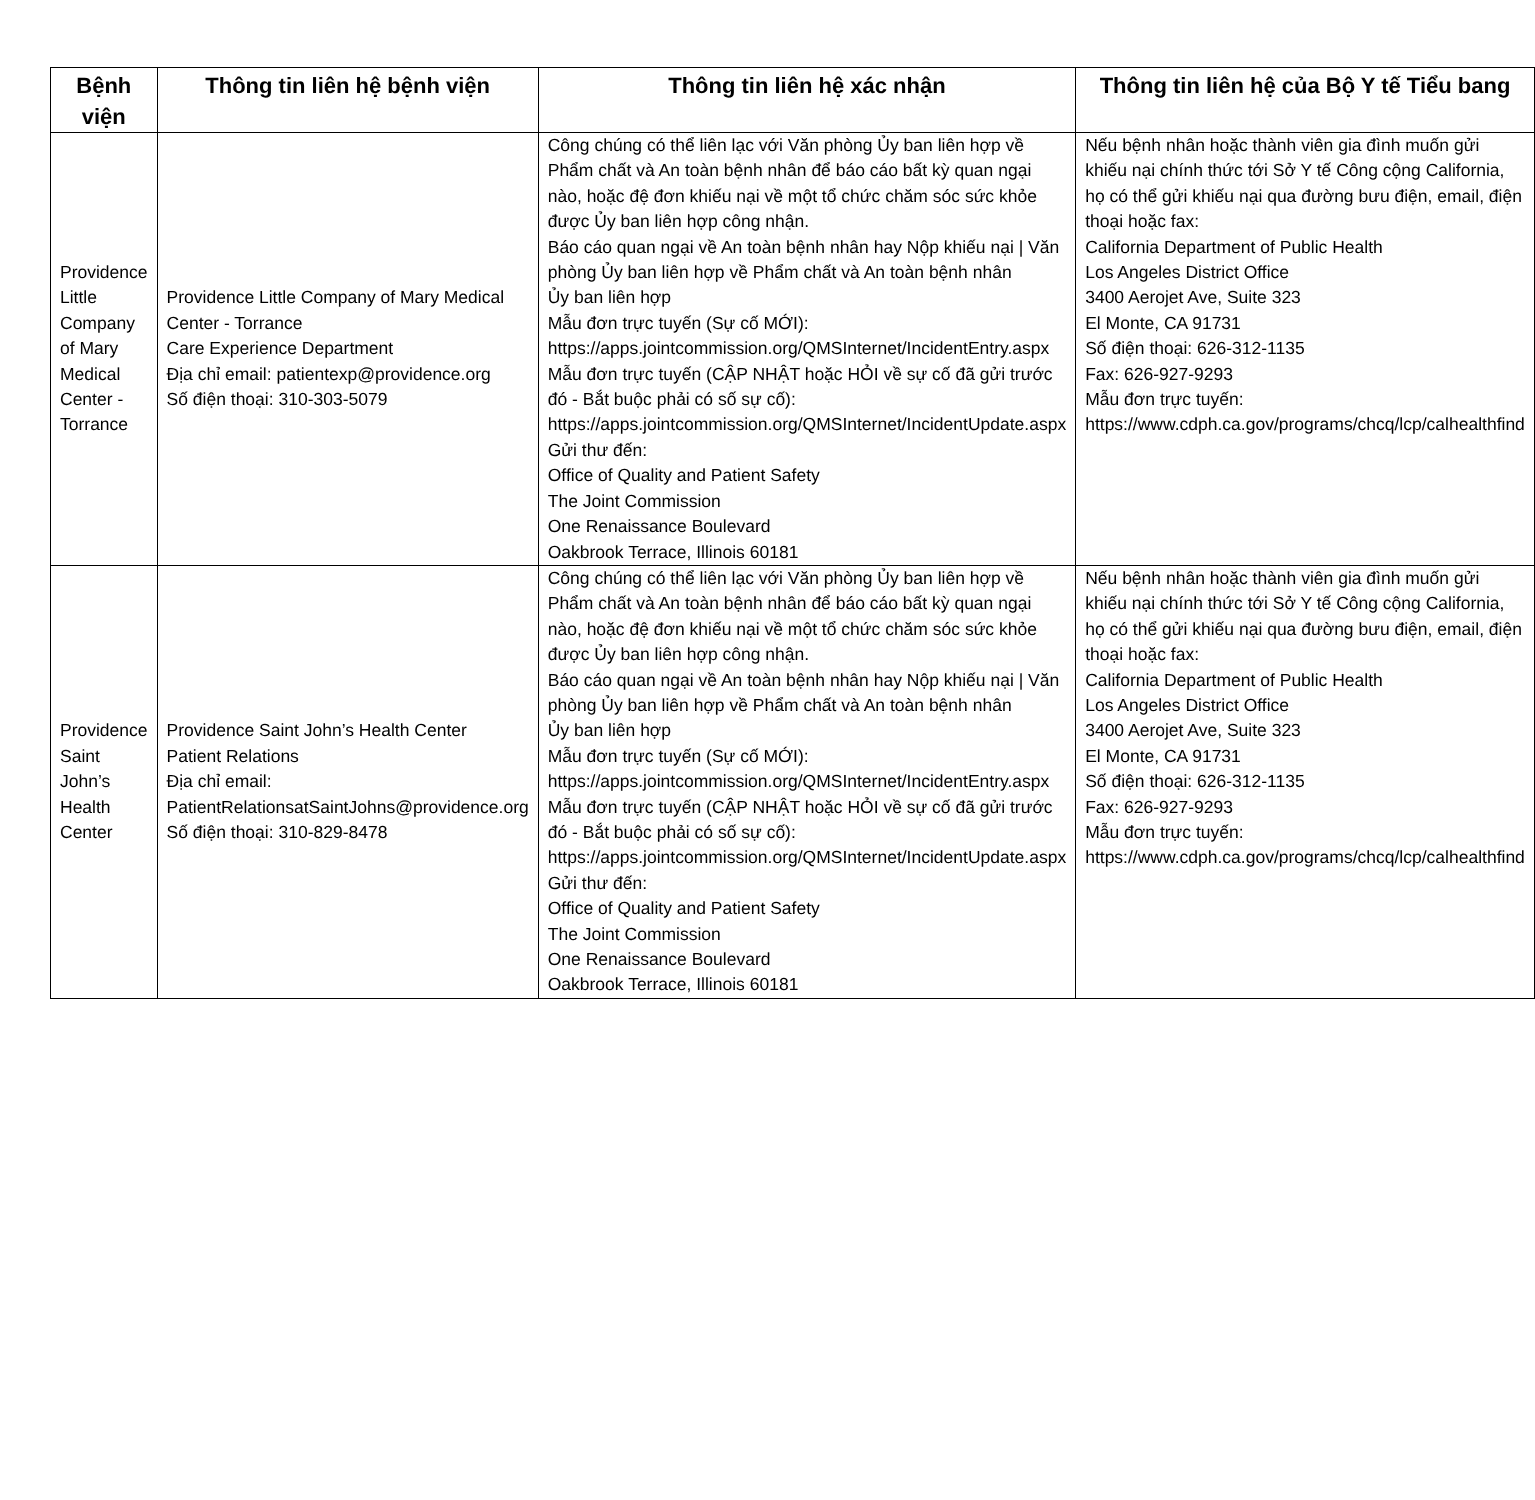| Bệnh viện | Thông tin liên hệ bệnh viện | Thông tin liên hệ xác nhận | Thông tin liên hệ của Bộ Y tế Tiểu bang |
| --- | --- | --- | --- |
| Providence Little Company of Mary Medical Center - Torrance | Providence Little Company of Mary Medical Center - Torrance Care Experience Department Địa chỉ email: patientexp@providence.org Số điện thoại: 310-303-5079 | Công chúng có thể liên lạc với Văn phòng Ủy ban liên hợp về Phẩm chất và An toàn bệnh nhân để báo cáo bất kỳ quan ngại nào, hoặc đệ đơn khiếu nại về một tổ chức chăm sóc sức khỏe được Ủy ban liên hợp công nhận. Báo cáo quan ngại về An toàn bệnh nhân hay Nộp khiếu nại / Văn phòng Ủy ban liên hợp về Phẩm chất và An toàn bệnh nhân Ủy ban liên hợp Mẫu đơn trực tuyến (Sự cố MỚI): https://apps.jointcommission.org/QMSInternet/IncidentEntry.aspx Mẫu đơn trực tuyến (CẬP NHẬT hoặc HỎI về sự cố đã gửi trước đó - Bắt buộc phải có số sự cố): https://apps.jointcommission.org/QMSInternet/IncidentUpdate.aspx Gửi thư đến: Office of Quality and Patient Safety The Joint Commission One Renaissance Boulevard Oakbrook Terrace, Illinois 60181 | Nếu bệnh nhân hoặc thành viên gia đình muốn gửi khiếu nại chính thức tới Sở Y tế Công cộng California, họ có thể gửi khiếu nại qua đường bưu điện, email, điện thoại hoặc fax: California Department of Public Health Los Angeles District Office 3400 Aerojet Ave, Suite 323 El Monte, CA 91731 Số điện thoại: 626-312-1135 Fax: 626-927-9293 Mẫu đơn trực tuyến: https://www.cdph.ca.gov/programs/chcq/lcp/calhealthfind |
| Providence Saint John’s Health Center | Providence Saint John’s Health Center Patient Relations Địa chỉ email: PatientRelationsatSaintJohns@providence.org Số điện thoại: 310-829-8478 | Công chúng có thể liên lạc với Văn phòng Ủy ban liên hợp về Phẩm chất và An toàn bệnh nhân để báo cáo bất kỳ quan ngại nào, hoặc đệ đơn khiếu nại về một tổ chức chăm sóc sức khỏe được Ủy ban liên hợp công nhận. Báo cáo quan ngại về An toàn bệnh nhân hay Nộp khiếu nại / Văn phòng Ủy ban liên hợp về Phẩm chất và An toàn bệnh nhân Ủy ban liên hợp Mẫu đơn trực tuyến (Sự cố MỚI): https://apps.jointcommission.org/QMSInternet/IncidentEntry.aspx Mẫu đơn trực tuyến (CẬP NHẬT hoặc HỎI về sự cố đã gửi trước đó - Bắt buộc phải có số sự cố): https://apps.jointcommission.org/QMSInternet/IncidentUpdate.aspx Gửi thư đến: Office of Quality and Patient Safety The Joint Commission One Renaissance Boulevard Oakbrook Terrace, Illinois 60181 | Nếu bệnh nhân hoặc thành viên gia đình muốn gửi khiếu nại chính thức tới Sở Y tế Công cộng California, họ có thể gửi khiếu nại qua đường bưu điện, email, điện thoại hoặc fax: California Department of Public Health Los Angeles District Office 3400 Aerojet Ave, Suite 323 El Monte, CA 91731 Số điện thoại: 626-312-1135 Fax: 626-927-9293 Mẫu đơn trực tuyến: https://www.cdph.ca.gov/programs/chcq/lcp/calhealthfind |